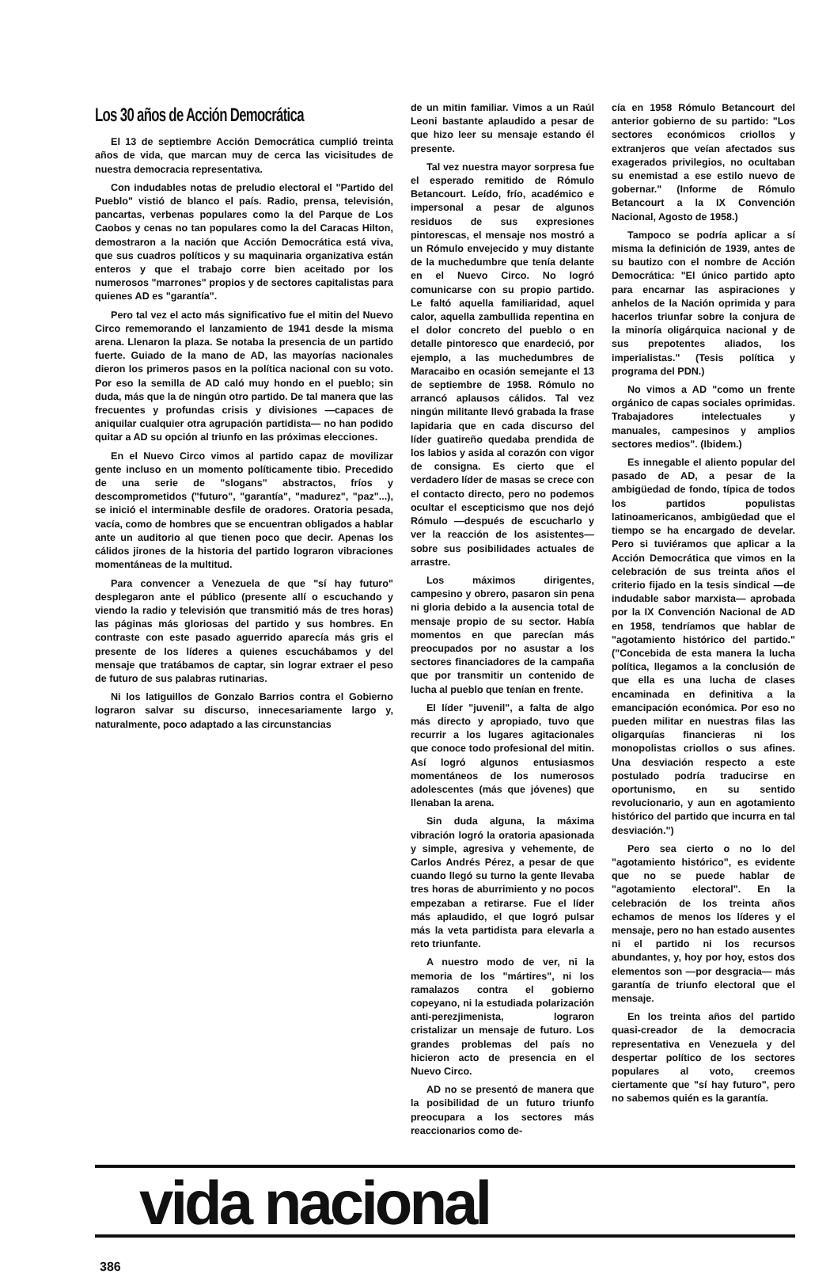Los 30 años de Acción Democrática
El 13 de septiembre Acción Democrática cumplió treinta años de vida, que marcan muy de cerca las vicisitudes de nuestra democracia representativa.
Con indudables notas de preludio electoral el "Partido del Pueblo" vistió de blanco el país. Radio, prensa, televisión, pancartas, verbenas populares como la del Parque de Los Caobos y cenas no tan populares como la del Caracas Hilton, demostraron a la nación que Acción Democrática está viva, que sus cuadros políticos y su maquinaria organizativa están enteros y que el trabajo corre bien aceitado por los numerosos "marrones" propios y de sectores capitalistas para quienes AD es "garantía".
Pero tal vez el acto más significativo fue el mitin del Nuevo Circo rememorando el lanzamiento de 1941 desde la misma arena. Llenaron la plaza. Se notaba la presencia de un partido fuerte. Guiado de la mano de AD, las mayorías nacionales dieron los primeros pasos en la política nacional con su voto. Por eso la semilla de AD caló muy hondo en el pueblo; sin duda, más que la de ningún otro partido. De tal manera que las frecuentes y profundas crisis y divisiones —capaces de aniquilar cualquier otra agrupación partidista— no han podido quitar a AD su opción al triunfo en las próximas elecciones.
En el Nuevo Circo vimos al partido capaz de movilizar gente incluso en un momento políticamente tibio. Precedido de una serie de "slogans" abstractos, fríos y descomprometidos ("futuro", "garantía", "madurez", "paz"...), se inició el interminable desfile de oradores. Oratoria pesada, vacía, como de hombres que se encuentran obligados a hablar ante un auditorio al que tienen poco que decir. Apenas los cálidos jirones de la historia del partido lograron vibraciones momentáneas de la multitud.
Para convencer a Venezuela de que "sí hay futuro" desplegaron ante el público (presente allí o escuchando y viendo la radio y televisión que transmitió más de tres horas) las páginas más gloriosas del partido y sus hombres. En contraste con este pasado aguerrido aparecía más gris el presente de los líderes a quienes escuchábamos y del mensaje que tratábamos de captar, sin lograr extraer el peso de futuro de sus palabras rutinarias.
Ni los latiguillos de Gonzalo Barrios contra el Gobierno lograron salvar su discurso, innecesariamente largo y, naturalmente, poco adaptado a las circunstancias
de un mitin familiar. Vimos a un Raúl Leoni bastante aplaudido a pesar de que hizo leer su mensaje estando él presente.
Tal vez nuestra mayor sorpresa fue el esperado remitido de Rómulo Betancourt. Leído, frío, académico e impersonal a pesar de algunos residuos de sus expresiones pintorescas, el mensaje nos mostró a un Rómulo envejecido y muy distante de la muchedumbre que tenía delante en el Nuevo Circo. No logró comunicarse con su propio partido. Le faltó aquella familiaridad, aquel calor, aquella zambullida repentina en el dolor concreto del pueblo o en detalle pintoresco que enardeció, por ejemplo, a las muchedumbres de Maracaibo en ocasión semejante el 13 de septiembre de 1958. Rómulo no arrancó aplausos cálidos. Tal vez ningún militante llevó grabada la frase lapidaria que en cada discurso del líder guatireño quedaba prendida de los labios y asida al corazón con vigor de consigna. Es cierto que el verdadero líder de masas se crece con el contacto directo, pero no podemos ocultar el escepticismo que nos dejó Rómulo —después de escucharlo y ver la reacción de los asistentes— sobre sus posibilidades actuales de arrastre.
Los máximos dirigentes, campesino y obrero, pasaron sin pena ni gloria debido a la ausencia total de mensaje propio de su sector. Había momentos en que parecían más preocupados por no asustar a los sectores financiadores de la campaña que por transmitir un contenido de lucha al pueblo que tenían en frente.
El líder "juvenil", a falta de algo más directo y apropiado, tuvo que recurrir a los lugares agitacionales que conoce todo profesional del mitin. Así logró algunos entusiasmos momentáneos de los numerosos adolescentes (más que jóvenes) que llenaban la arena.
Sin duda alguna, la máxima vibración logró la oratoria apasionada y simple, agresiva y vehemente, de Carlos Andrés Pérez, a pesar de que cuando llegó su turno la gente llevaba tres horas de aburrimiento y no pocos empezaban a retirarse. Fue el líder más aplaudido, el que logró pulsar más la veta partidista para elevarla a reto triunfante.
A nuestro modo de ver, ni la memoria de los "mártires", ni los ramalazos contra el gobierno copeyano, ni la estudiada polarización anti-perezjimenista, lograron cristalizar un mensaje de futuro. Los grandes problemas del país no hicieron acto de presencia en el Nuevo Circo.
AD no se presentó de manera que la posibilidad de un futuro triunfo preocupara a los sectores más reaccionarios como de-
cía en 1958 Rómulo Betancourt del anterior gobierno de su partido: "Los sectores económicos criollos y extranjeros que veían afectados sus exagerados privilegios, no ocultaban su enemistad a ese estilo nuevo de gobernar." (Informe de Rómulo Betancourt a la IX Convención Nacional, Agosto de 1958.)
Tampoco se podría aplicar a sí misma la definición de 1939, antes de su bautizo con el nombre de Acción Democrática: "El único partido apto para encarnar las aspiraciones y anhelos de la Nación oprimida y para hacerlos triunfar sobre la conjura de la minoría oligárquica nacional y de sus prepotentes aliados, los imperialistas." (Tesis política y programa del PDN.)
No vimos a AD "como un frente orgánico de capas sociales oprimidas. Trabajadores intelectuales y manuales, campesinos y amplios sectores medios". (Ibidem.)
Es innegable el aliento popular del pasado de AD, a pesar de la ambigüedad de fondo, típica de todos los partidos populistas latinoamericanos, ambigüedad que el tiempo se ha encargado de develar. Pero si tuviéramos que aplicar a la Acción Democrática que vimos en la celebración de sus treinta años el criterio fijado en la tesis sindical —de indudable sabor marxista— aprobada por la IX Convención Nacional de AD en 1958, tendríamos que hablar de "agotamiento histórico del partido." ("Concebida de esta manera la lucha política, llegamos a la conclusión de que ella es una lucha de clases encaminada en definitiva a la emancipación económica. Por eso no pueden militar en nuestras filas las oligarquías financieras ni los monopolistas criollos o sus afines. Una desviación respecto a este postulado podría traducirse en oportunismo, en su sentido revolucionario, y aun en agotamiento histórico del partido que incurra en tal desviación.")
Pero sea cierto o no lo del "agotamiento histórico", es evidente que no se puede hablar de "agotamiento electoral". En la celebración de los treinta años echamos de menos los líderes y el mensaje, pero no han estado ausentes ni el partido ni los recursos abundantes, y, hoy por hoy, estos dos elementos son —por desgracia— más garantía de triunfo electoral que el mensaje.
En los treinta años del partido quasi-creador de la democracia representativa en Venezuela y del despertar político de los sectores populares al voto, creemos ciertamente que "sí hay futuro", pero no sabemos quién es la garantía.
vida nacional
386